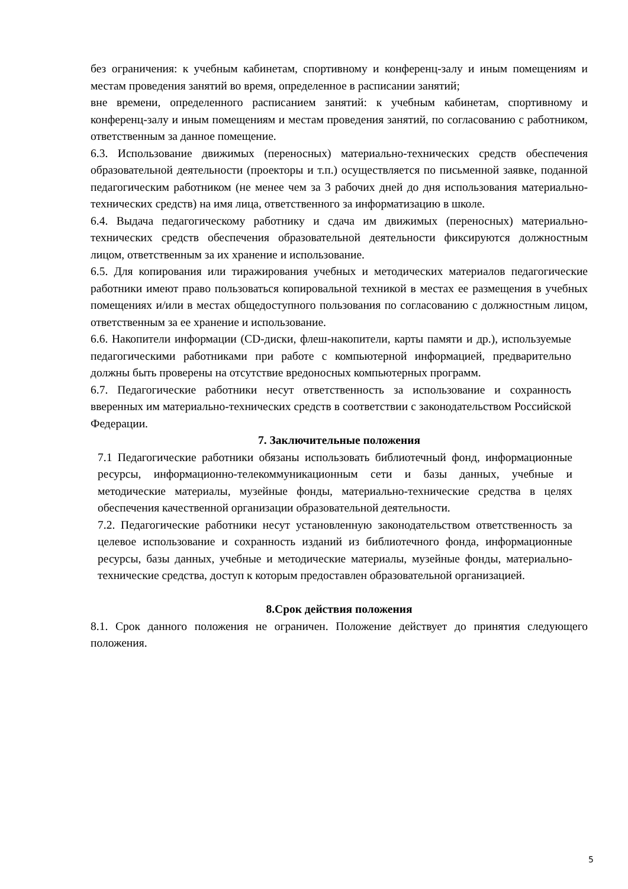без ограничения: к учебным кабинетам, спортивному и конференц-залу и иным помещениям и местам проведения занятий во время, определенное в расписании занятий;
вне времени, определенного расписанием занятий: к учебным кабинетам, спортивному и конференц-залу и иным помещениям и местам проведения занятий, по согласованию с работником, ответственным за данное помещение.
6.3. Использование движимых (переносных) материально-технических средств обеспечения образовательной деятельности (проекторы и т.п.) осуществляется по письменной заявке, поданной педагогическим работником (не менее чем за 3 рабочих дней до дня использования материально-технических средств) на имя лица, ответственного за информатизацию в школе.
6.4. Выдача педагогическому работнику и сдача им движимых (переносных) материально-технических средств обеспечения образовательной деятельности фиксируются должностным лицом, ответственным за их хранение и использование.
6.5. Для копирования или тиражирования учебных и методических материалов педагогические работники имеют право пользоваться копировальной техникой в местах ее размещения в учебных помещениях и/или в местах общедоступного пользования по согласованию с должностным лицом, ответственным за ее хранение и использование.
6.6. Накопители информации (CD-диски, флеш-накопители, карты памяти и др.), используемые педагогическими работниками при работе с компьютерной информацией, предварительно должны быть проверены на отсутствие вредоносных компьютерных программ.
6.7. Педагогические работники несут ответственность за использование и сохранность вверенных им материально-технических средств в соответствии с законодательством Российской Федерации.
7. Заключительные положения
7.1 Педагогические работники обязаны использовать библиотечный фонд, информационные ресурсы, информационно-телекоммуникационным сети и базы данных, учебные и методические материалы, музейные фонды, материально-технические средства в целях обеспечения качественной организации образовательной деятельности.
7.2. Педагогические работники несут установленную законодательством ответственность за целевое использование и сохранность изданий из библиотечного фонда, информационные ресурсы, базы данных, учебные и методические материалы, музейные фонды, материально-технические средства, доступ к которым предоставлен образовательной организацией.
8.Срок действия положения
8.1. Срок данного положения не ограничен. Положение действует до принятия следующего положения.
5